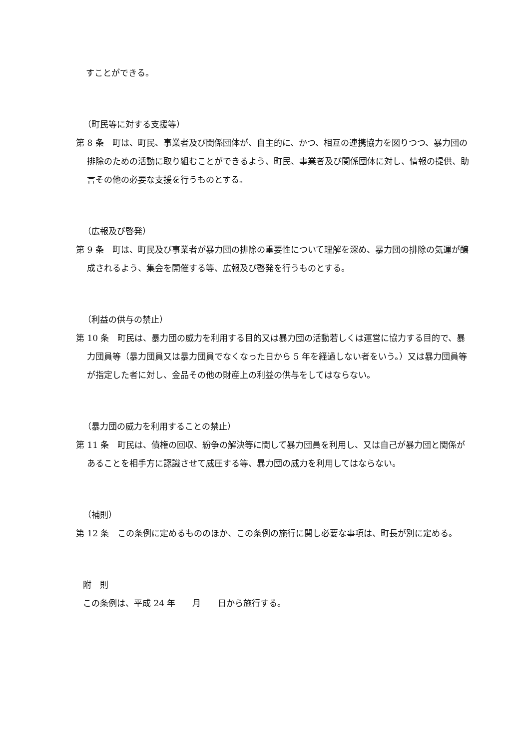すことができる。
（町民等に対する支援等）
第 8 条　町は、町民、事業者及び関係団体が、自主的に、かつ、相互の連携協力を図りつつ、暴力団の排除のための活動に取り組むことができるよう、町民、事業者及び関係団体に対し、情報の提供、助言その他の必要な支援を行うものとする。
（広報及び啓発）
第 9 条　町は、町民及び事業者が暴力団の排除の重要性について理解を深め、暴力団の排除の気運が醸成されるよう、集会を開催する等、広報及び啓発を行うものとする。
（利益の供与の禁止）
第 10 条　町民は、暴力団の威力を利用する目的又は暴力団の活動若しくは運営に協力する目的で、暴力団員等（暴力団員又は暴力団員でなくなった日から 5 年を経過しない者をいう。）又は暴力団員等が指定した者に対し、金品その他の財産上の利益の供与をしてはならない。
（暴力団の威力を利用することの禁止）
第 11 条　町民は、債権の回収、紛争の解決等に関して暴力団員を利用し、又は自己が暴力団と関係があることを相手方に認識させて威圧する等、暴力団の威力を利用してはならない。
（補則）
第 12 条　この条例に定めるもののほか、この条例の施行に関し必要な事項は、町長が別に定める。
附　則
この条例は、平成 24 年　　月　　日から施行する。